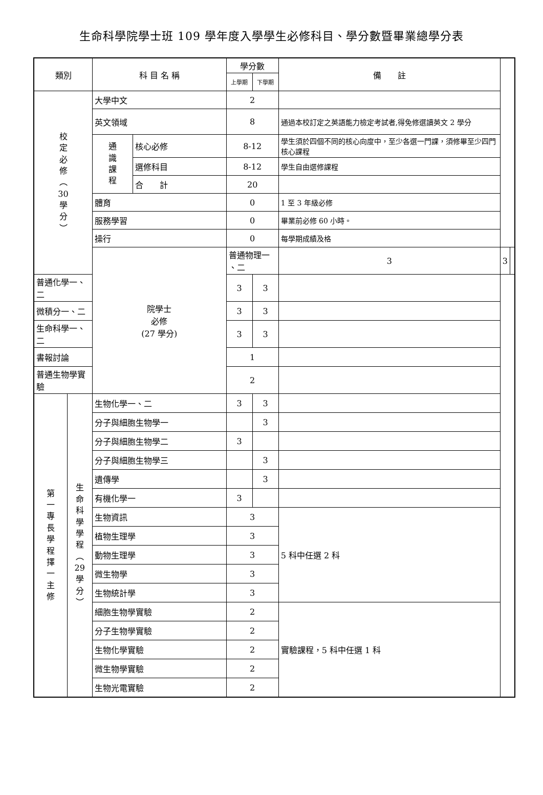生命科學院學士班 109 學年度入學學生必修科目、學分數暨畢業總學分表
| 類別 | | 科 目 名 稱 | | 學分數 | | 備 註 | | |
| --- | --- | --- | --- | --- | --- | --- | --- | --- |
| | | | | 上學期 | 下學期 | | | |
| 校 定 必 修 ︵ 30 學 分 ︶ | | 大學中文 | | 2 | | | | |
| | | 英文領域 | | 8 | | 通過本校訂定之英語能力檢定考試者,得免修選讀英文 2 學分 | | |
| | | 通 識 課 程 | 核心必修 | 8-12 | | 學生須於四個不同的核心向度中，至少各選一門課，須修畢至少四門核心課程 | | |
| | | | 選修科目 | 8-12 | | 學生自由選修課程 | | |
| | | | 合 計 | 20 | | | | |
| | | 體育 | | 0 | | 1 至 3 年級必修 | | |
| | | 服務學習 | | 0 | | 畢業前必修 60 小時。 | | |
| | | 操行 | | 0 | | 每學期成績及格 | | |
| | | 院學士 必修 (27 學分) | | 普通物理一 、二 | | 3 | 3 | |
| 普通化學一、二 | | | | 3 | 3 | | | |
| 微積分一、二 | | | | 3 | 3 | | | |
| 生命科學一、二 | | | | 3 | 3 | | | |
| 書報討論 | | | | 1 | | | | |
| 普通生物學實驗 | | | | 2 | | | | |
| 第 一 專 長 學 程 擇 一 主 修 | 生 命 科 學 學 程 ︵ 29 學 分 ︶ | 生物化學一、二 | | 3 | 3 | | | |
| | | 分子與細胞生物學一 | | | 3 | | | |
| | | 分子與細胞生物學二 | | 3 | | | | |
| | | 分子與細胞生物學三 | | | 3 | | | |
| | | 遺傳學 | | | 3 | | | |
| | | 有機化學一 | | 3 | | | | |
| | | 生物資訊 | | 3 | | 5 科中任選 2 科 | | |
| | | 植物生理學 | | 3 | | | | |
| | | 動物生理學 | | 3 | | | | |
| | | 微生物學 | | 3 | | | | |
| | | 生物統計學 | | 3 | | | | |
| | | 細胞生物學實驗 | | 2 | | 實驗課程，5 科中任選 1 科 | | |
| | | 分子生物學實驗 | | 2 | | | | |
| | | 生物化學實驗 | | 2 | | | | |
| | | 微生物學實驗 | | 2 | | | | |
| | | 生物光電實驗 | | 2 | | | | |